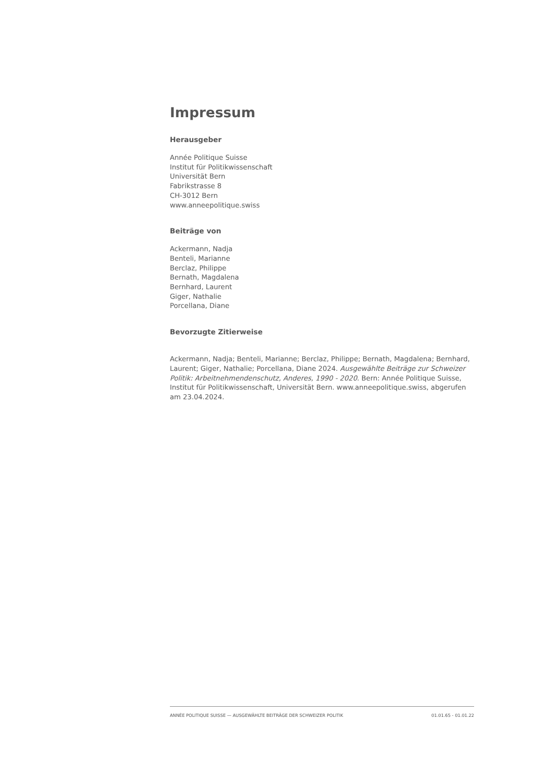Impressum
Herausgeber
Année Politique Suisse
Institut für Politikwissenschaft
Universität Bern
Fabrikstrasse 8
CH-3012 Bern
www.anneepolitique.swiss
Beiträge von
Ackermann, Nadja
Benteli, Marianne
Berclaz, Philippe
Bernath, Magdalena
Bernhard, Laurent
Giger, Nathalie
Porcellana, Diane
Bevorzugte Zitierweise
Ackermann, Nadja; Benteli, Marianne; Berclaz, Philippe; Bernath, Magdalena; Bernhard, Laurent; Giger, Nathalie; Porcellana, Diane 2024. Ausgewählte Beiträge zur Schweizer Politik: Arbeitnehmendenschutz, Anderes, 1990 - 2020. Bern: Année Politique Suisse, Institut für Politikwissenschaft, Universität Bern. www.anneepolitique.swiss, abgerufen am 23.04.2024.
ANNÉE POLITIQUE SUISSE — AUSGEWÄHLTE BEITRÄGE DER SCHWEIZER POLITIK 01.01.65 - 01.01.22